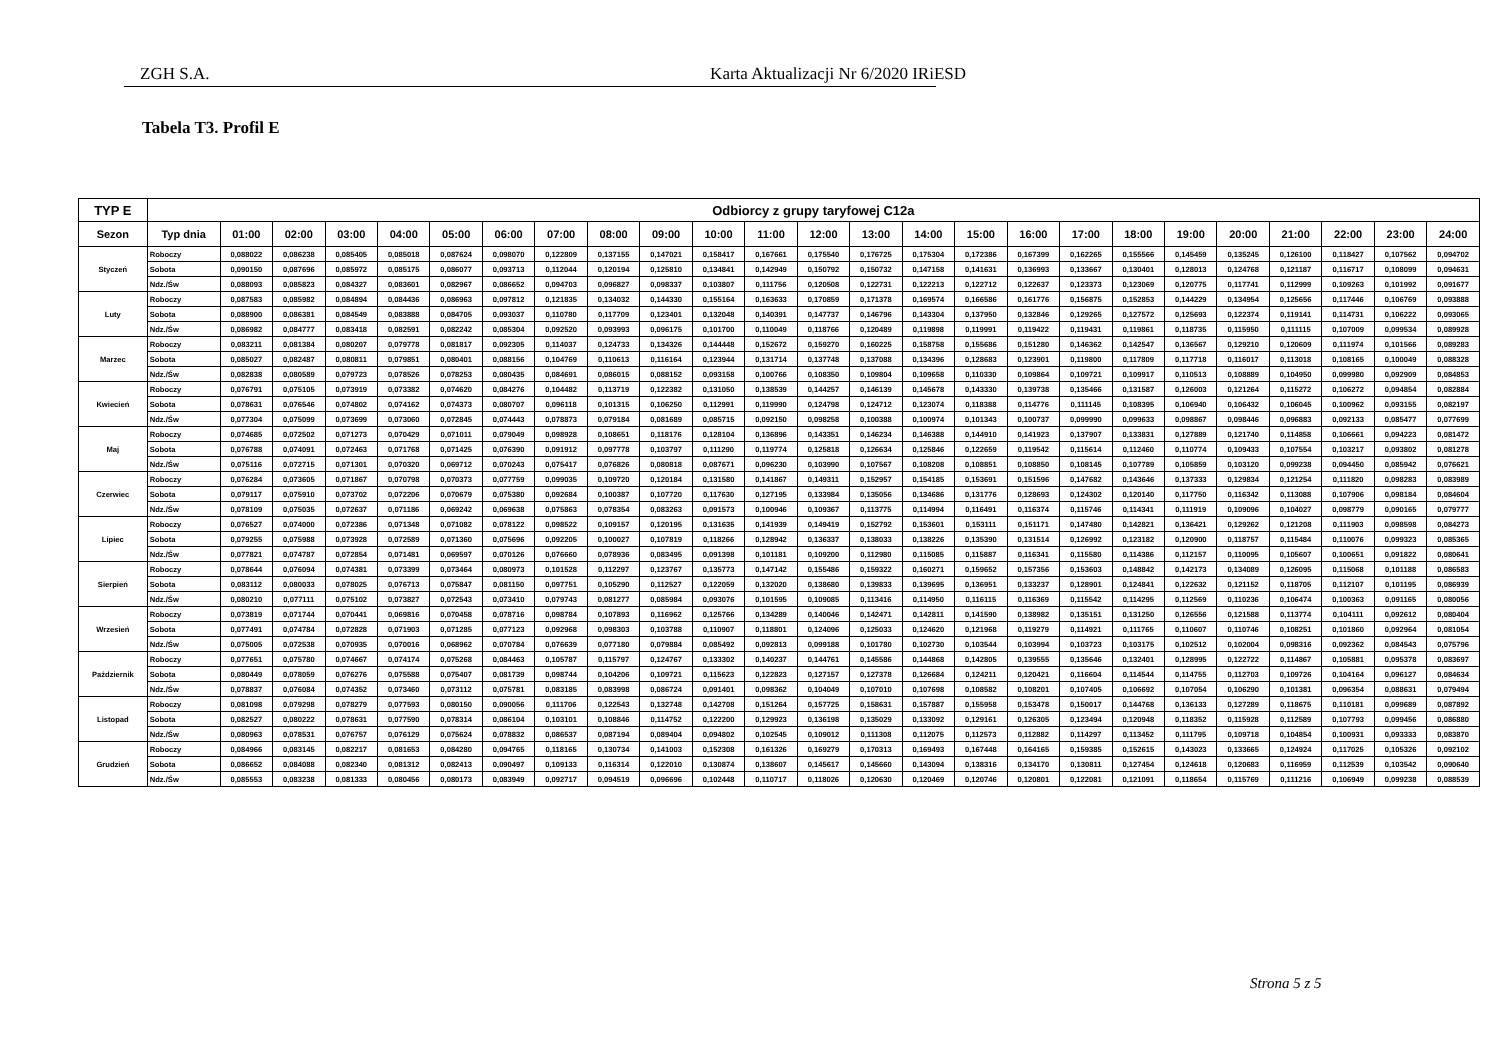ZGH S.A. Karta Aktualizacji Nr 6/2020 IRiESD
Tabela T3. Profil E
| TYP E | Odbiorcy z grupy taryfowej C12a | | | | | | | | | | | | | | | | | | | | | | | | |
| --- | --- | --- | --- | --- | --- | --- | --- | --- | --- | --- | --- | --- | --- | --- | --- | --- | --- | --- | --- | --- | --- | --- | --- | --- | --- |
| Sezon | Typ dnia | 01:00 | 02:00 | 03:00 | 04:00 | 05:00 | 06:00 | 07:00 | 08:00 | 09:00 | 10:00 | 11:00 | 12:00 | 13:00 | 14:00 | 15:00 | 16:00 | 17:00 | 18:00 | 19:00 | 20:00 | 21:00 | 22:00 | 23:00 | 24:00 |
| Styczeń | Roboczy | 0,088022 | 0,086238 | 0,085405 | 0,085018 | 0,087624 | 0,098070 | 0,122809 | 0,137155 | 0,147021 | 0,158417 | 0,167661 | 0,175540 | 0,176725 | 0,175304 | 0,172386 | 0,167399 | 0,162265 | 0,155566 | 0,145459 | 0,135245 | 0,126100 | 0,118427 | 0,107562 | 0,094702 |
| | Sobota | 0,090150 | 0,087696 | 0,085972 | 0,085175 | 0,086077 | 0,093713 | 0,112044 | 0,120194 | 0,125810 | 0,134841 | 0,142949 | 0,150792 | 0,150732 | 0,147158 | 0,141631 | 0,136993 | 0,133667 | 0,130401 | 0,128013 | 0,124768 | 0,121187 | 0,116717 | 0,108099 | 0,094631 |
| | Ndz./Św | 0,088093 | 0,085823 | 0,084327 | 0,083601 | 0,082967 | 0,086652 | 0,094703 | 0,096827 | 0,098337 | 0,103807 | 0,111756 | 0,120508 | 0,122731 | 0,122213 | 0,122712 | 0,122637 | 0,123373 | 0,123069 | 0,120775 | 0,117741 | 0,112999 | 0,109263 | 0,101992 | 0,091677 |
| Luty | Roboczy | 0,087583 | 0,085982 | 0,084894 | 0,084436 | 0,086963 | 0,097812 | 0,121835 | 0,134032 | 0,144330 | 0,155164 | 0,163633 | 0,170859 | 0,171378 | 0,169574 | 0,166586 | 0,161776 | 0,156875 | 0,152853 | 0,144229 | 0,134954 | 0,125656 | 0,117446 | 0,106769 | 0,093888 |
| | Sobota | 0,088900 | 0,086381 | 0,084549 | 0,083888 | 0,084705 | 0,093037 | 0,110780 | 0,117709 | 0,123401 | 0,132048 | 0,140391 | 0,147737 | 0,146796 | 0,143304 | 0,137950 | 0,132846 | 0,129265 | 0,127572 | 0,125693 | 0,122374 | 0,119141 | 0,114731 | 0,106222 | 0,093065 |
| | Ndz./Św | 0,086982 | 0,084777 | 0,083418 | 0,082591 | 0,082242 | 0,085304 | 0,092520 | 0,093993 | 0,096175 | 0,101700 | 0,110049 | 0,118766 | 0,120489 | 0,119898 | 0,119991 | 0,119422 | 0,119431 | 0,119861 | 0,118735 | 0,115950 | 0,111115 | 0,107009 | 0,099534 | 0,089928 |
| Marzec | Roboczy | 0,083211 | 0,081384 | 0,080207 | 0,079778 | 0,081817 | 0,092305 | 0,114037 | 0,124733 | 0,134326 | 0,144448 | 0,152672 | 0,159270 | 0,160225 | 0,158758 | 0,155686 | 0,151280 | 0,146362 | 0,142547 | 0,136567 | 0,129210 | 0,120609 | 0,111974 | 0,101566 | 0,089283 |
| | Sobota | 0,085027 | 0,082487 | 0,080811 | 0,079851 | 0,080401 | 0,088156 | 0,104769 | 0,110613 | 0,116164 | 0,123944 | 0,131714 | 0,137748 | 0,137088 | 0,134396 | 0,128683 | 0,123901 | 0,119800 | 0,117809 | 0,117718 | 0,116017 | 0,113018 | 0,108165 | 0,100049 | 0,088328 |
| | Ndz./Św | 0,082838 | 0,080589 | 0,079723 | 0,078526 | 0,078253 | 0,080435 | 0,084691 | 0,086015 | 0,088152 | 0,093158 | 0,100766 | 0,108350 | 0,109804 | 0,109658 | 0,110330 | 0,109864 | 0,109721 | 0,109917 | 0,110513 | 0,108889 | 0,104950 | 0,099980 | 0,092909 | 0,084853 |
| Kwiecień | Roboczy | 0,076791 | 0,075105 | 0,073919 | 0,073382 | 0,074620 | 0,084276 | 0,104482 | 0,113719 | 0,122382 | 0,131050 | 0,138539 | 0,144257 | 0,146139 | 0,145678 | 0,143330 | 0,139738 | 0,135466 | 0,131587 | 0,126003 | 0,121264 | 0,115272 | 0,106272 | 0,094854 | 0,082884 |
| | Sobota | 0,078631 | 0,076546 | 0,074802 | 0,074162 | 0,074373 | 0,080707 | 0,096118 | 0,101315 | 0,106250 | 0,112991 | 0,119990 | 0,124798 | 0,124712 | 0,123074 | 0,118388 | 0,114776 | 0,111145 | 0,108395 | 0,106940 | 0,106432 | 0,106045 | 0,100962 | 0,093155 | 0,082197 |
| | Ndz./Św | 0,077304 | 0,075099 | 0,073699 | 0,073060 | 0,072845 | 0,074443 | 0,078873 | 0,079184 | 0,081689 | 0,085715 | 0,092150 | 0,098258 | 0,100388 | 0,100974 | 0,101343 | 0,100737 | 0,099990 | 0,099633 | 0,098867 | 0,098446 | 0,096883 | 0,092133 | 0,085477 | 0,077699 |
| Maj | Roboczy | 0,074685 | 0,072502 | 0,071273 | 0,070429 | 0,071011 | 0,079049 | 0,098928 | 0,108651 | 0,118176 | 0,128104 | 0,136896 | 0,143351 | 0,146234 | 0,146388 | 0,144910 | 0,141923 | 0,137907 | 0,133831 | 0,127889 | 0,121740 | 0,114858 | 0,106661 | 0,094223 | 0,081472 |
| | Sobota | 0,076788 | 0,074091 | 0,072463 | 0,071768 | 0,071425 | 0,076390 | 0,091912 | 0,097778 | 0,103797 | 0,111290 | 0,119774 | 0,125818 | 0,126634 | 0,125846 | 0,122659 | 0,119542 | 0,115614 | 0,112460 | 0,110774 | 0,109433 | 0,107554 | 0,103217 | 0,093802 | 0,081278 |
| | Ndz./Św | 0,075116 | 0,072715 | 0,071301 | 0,070320 | 0,069712 | 0,070243 | 0,075417 | 0,076826 | 0,080818 | 0,087671 | 0,096230 | 0,103990 | 0,107567 | 0,108208 | 0,108851 | 0,108850 | 0,108145 | 0,107789 | 0,105859 | 0,103120 | 0,099238 | 0,094450 | 0,085942 | 0,076621 |
| Czerwiec | Roboczy | 0,076284 | 0,073605 | 0,071867 | 0,070798 | 0,070373 | 0,077759 | 0,099035 | 0,109720 | 0,120184 | 0,131580 | 0,141867 | 0,149311 | 0,152957 | 0,154185 | 0,153691 | 0,151596 | 0,147682 | 0,143646 | 0,137333 | 0,129834 | 0,121254 | 0,111820 | 0,098283 | 0,083989 |
| | Sobota | 0,079117 | 0,075910 | 0,073702 | 0,072206 | 0,070679 | 0,075380 | 0,092684 | 0,100387 | 0,107720 | 0,117630 | 0,127195 | 0,133984 | 0,135056 | 0,134686 | 0,131776 | 0,128693 | 0,124302 | 0,120140 | 0,117750 | 0,116342 | 0,113088 | 0,107906 | 0,098184 | 0,084604 |
| | Ndz./Św | 0,078109 | 0,075035 | 0,072637 | 0,071186 | 0,069242 | 0,069638 | 0,075863 | 0,078354 | 0,083263 | 0,091573 | 0,100946 | 0,109367 | 0,113775 | 0,114994 | 0,116491 | 0,116374 | 0,115746 | 0,114341 | 0,111919 | 0,109096 | 0,104027 | 0,098779 | 0,090165 | 0,079777 |
| Lipiec | Roboczy | 0,076527 | 0,074000 | 0,072386 | 0,071348 | 0,071082 | 0,078122 | 0,098522 | 0,109157 | 0,120195 | 0,131635 | 0,141939 | 0,149419 | 0,152792 | 0,153601 | 0,153111 | 0,151171 | 0,147480 | 0,142821 | 0,136421 | 0,129262 | 0,121208 | 0,111903 | 0,098598 | 0,084273 |
| | Sobota | 0,079255 | 0,075988 | 0,073928 | 0,072589 | 0,071360 | 0,075696 | 0,092205 | 0,100027 | 0,107819 | 0,118266 | 0,128942 | 0,136337 | 0,138033 | 0,138226 | 0,135390 | 0,131514 | 0,126992 | 0,123182 | 0,120900 | 0,118757 | 0,115484 | 0,110076 | 0,099323 | 0,085365 |
| | Ndz./Św | 0,077821 | 0,074787 | 0,072854 | 0,071481 | 0,069597 | 0,070126 | 0,076660 | 0,078936 | 0,083495 | 0,091398 | 0,101181 | 0,109200 | 0,112980 | 0,115085 | 0,115887 | 0,116341 | 0,115580 | 0,114386 | 0,112157 | 0,110095 | 0,105607 | 0,100651 | 0,091822 | 0,080641 |
| Sierpień | Roboczy | 0,078644 | 0,076094 | 0,074381 | 0,073399 | 0,073464 | 0,080973 | 0,101528 | 0,112297 | 0,123767 | 0,135773 | 0,147142 | 0,155486 | 0,159322 | 0,160271 | 0,159652 | 0,157356 | 0,153603 | 0,148842 | 0,142173 | 0,134089 | 0,126095 | 0,115068 | 0,101188 | 0,086583 |
| | Sobota | 0,083112 | 0,080033 | 0,078025 | 0,076713 | 0,075847 | 0,081150 | 0,097751 | 0,105290 | 0,112527 | 0,122059 | 0,132020 | 0,138680 | 0,139833 | 0,139695 | 0,136951 | 0,133237 | 0,128901 | 0,124841 | 0,122632 | 0,121152 | 0,118705 | 0,112107 | 0,101195 | 0,086939 |
| | Ndz./Św | 0,080210 | 0,077111 | 0,075102 | 0,073827 | 0,072543 | 0,073410 | 0,079743 | 0,081277 | 0,085984 | 0,093076 | 0,101595 | 0,109085 | 0,113416 | 0,114950 | 0,116115 | 0,116369 | 0,115542 | 0,114295 | 0,112569 | 0,110236 | 0,106474 | 0,100363 | 0,091165 | 0,080056 |
| Wrzesień | Roboczy | 0,073819 | 0,071744 | 0,070441 | 0,069816 | 0,070458 | 0,078716 | 0,098784 | 0,107893 | 0,116962 | 0,125766 | 0,134289 | 0,140046 | 0,142471 | 0,142811 | 0,141590 | 0,138982 | 0,135151 | 0,131250 | 0,126556 | 0,121588 | 0,113774 | 0,104111 | 0,092612 | 0,080404 |
| | Sobota | 0,077491 | 0,074784 | 0,072828 | 0,071903 | 0,071285 | 0,077123 | 0,092968 | 0,098303 | 0,103788 | 0,110907 | 0,118801 | 0,124096 | 0,125033 | 0,124620 | 0,121968 | 0,119279 | 0,114921 | 0,111765 | 0,110607 | 0,110746 | 0,108251 | 0,101860 | 0,092964 | 0,081054 |
| | Ndz./Św | 0,075005 | 0,072538 | 0,070935 | 0,070016 | 0,068962 | 0,070784 | 0,076639 | 0,077180 | 0,079884 | 0,085492 | 0,092813 | 0,099188 | 0,101780 | 0,102730 | 0,103544 | 0,103994 | 0,103723 | 0,103175 | 0,102512 | 0,102004 | 0,098316 | 0,092362 | 0,084543 | 0,075796 |
| Październik | Roboczy | 0,077651 | 0,075780 | 0,074667 | 0,074174 | 0,075268 | 0,084463 | 0,105787 | 0,115797 | 0,124767 | 0,133302 | 0,140237 | 0,144761 | 0,145586 | 0,144868 | 0,142805 | 0,139555 | 0,135646 | 0,132401 | 0,128995 | 0,122722 | 0,114867 | 0,105881 | 0,095378 | 0,083697 |
| | Sobota | 0,080449 | 0,078059 | 0,076276 | 0,075588 | 0,075407 | 0,081739 | 0,098744 | 0,104206 | 0,109721 | 0,115623 | 0,122823 | 0,127157 | 0,127378 | 0,126684 | 0,124211 | 0,120421 | 0,116604 | 0,114544 | 0,114755 | 0,112703 | 0,109726 | 0,104164 | 0,096127 | 0,084634 |
| | Ndz./Św | 0,078837 | 0,076084 | 0,074352 | 0,073460 | 0,073112 | 0,075781 | 0,083185 | 0,083998 | 0,086724 | 0,091401 | 0,098362 | 0,104049 | 0,107010 | 0,107698 | 0,108582 | 0,108201 | 0,107405 | 0,106692 | 0,107054 | 0,106290 | 0,101381 | 0,096354 | 0,088631 | 0,079494 |
| Listopad | Roboczy | 0,081098 | 0,079298 | 0,078279 | 0,077593 | 0,080150 | 0,090056 | 0,111706 | 0,122543 | 0,132748 | 0,142708 | 0,151264 | 0,157725 | 0,158631 | 0,157887 | 0,155958 | 0,153478 | 0,150017 | 0,144768 | 0,136133 | 0,127289 | 0,118675 | 0,110181 | 0,099689 | 0,087892 |
| | Sobota | 0,082527 | 0,080222 | 0,078631 | 0,077590 | 0,078314 | 0,086104 | 0,103101 | 0,108846 | 0,114752 | 0,122200 | 0,129923 | 0,136198 | 0,135029 | 0,133092 | 0,129161 | 0,126305 | 0,123494 | 0,120948 | 0,118352 | 0,115928 | 0,112589 | 0,107793 | 0,099456 | 0,086880 |
| | Ndz./Św | 0,080963 | 0,078531 | 0,076757 | 0,076129 | 0,075624 | 0,078832 | 0,086537 | 0,087194 | 0,089404 | 0,094802 | 0,102545 | 0,109012 | 0,111308 | 0,112075 | 0,112573 | 0,112882 | 0,114297 | 0,113452 | 0,111795 | 0,109718 | 0,104854 | 0,100931 | 0,093333 | 0,083870 |
| Grudzień | Roboczy | 0,084966 | 0,083145 | 0,082217 | 0,081653 | 0,084280 | 0,094765 | 0,118165 | 0,130734 | 0,141003 | 0,152308 | 0,161326 | 0,169279 | 0,170313 | 0,169493 | 0,167448 | 0,164165 | 0,159385 | 0,152615 | 0,143023 | 0,133665 | 0,124924 | 0,117025 | 0,105326 | 0,092102 |
| | Sobota | 0,086652 | 0,084088 | 0,082340 | 0,081312 | 0,082413 | 0,090497 | 0,109133 | 0,116314 | 0,122010 | 0,130874 | 0,138607 | 0,145617 | 0,145660 | 0,143094 | 0,138316 | 0,134170 | 0,130811 | 0,127454 | 0,124618 | 0,120683 | 0,116959 | 0,112539 | 0,103542 | 0,090640 |
| | Ndz./Św | 0,085553 | 0,083238 | 0,081333 | 0,080456 | 0,080173 | 0,083949 | 0,092717 | 0,094519 | 0,096696 | 0,102448 | 0,110717 | 0,118026 | 0,120630 | 0,120469 | 0,120746 | 0,120801 | 0,122081 | 0,121091 | 0,118654 | 0,115769 | 0,111216 | 0,106949 | 0,099238 | 0,088539 |
Strona 5 z 5